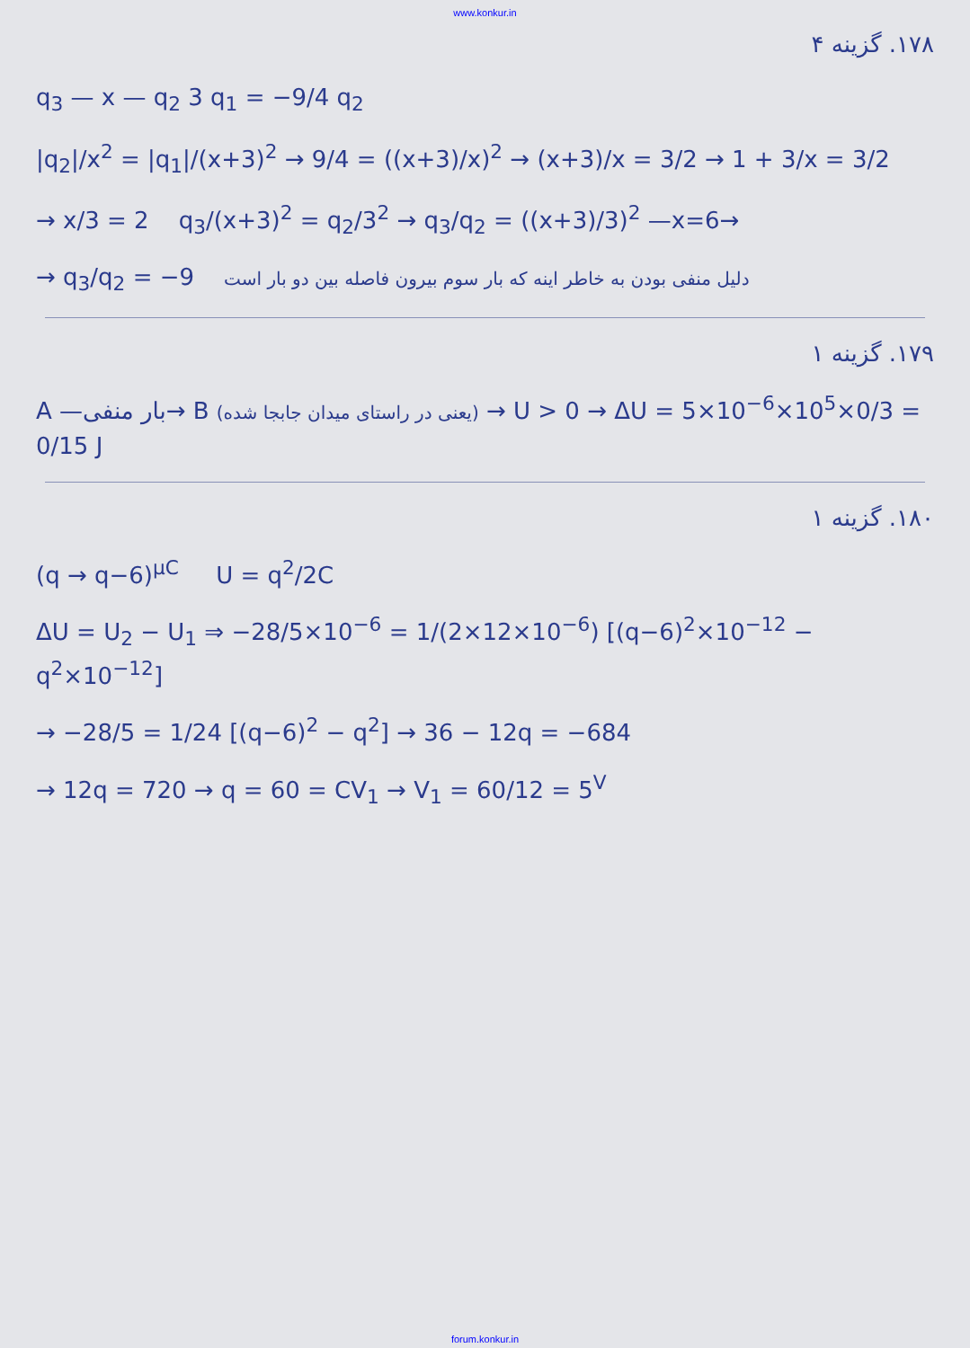www.konkur.in
۱۷۸. گزینه ۴
q<sub>3</sub> — x — q<sub>2</sub> 3 q<sub>1</sub> = −9/4 q<sub>2</sub>
|q<sub>2</sub>|/x<sup>2</sup> = |q<sub>1</sub>|/(x+3)<sup>2</sup> → 9/4 = ((x+3)/x)<sup>2</sup> → (x+3)/x = 3/2 → 1 + 3/x = 3/2
→ x/3 = 2 q<sub>3</sub>/(x+3)<sup>2</sup> = q<sub>2</sub>/3<sup>2</sup> → q<sub>3</sub>/q<sub>2</sub> = ((x+3)/3)<sup>2</sup> —x=6→
→ q<sub>3</sub>/q<sub>2</sub> = −9 دلیل منفی بودن به خاطر اینه که بار سوم بیرون فاصله بین دو بار است
۱۷۹. گزینه ۱
A —بار منفی→ B (یعنی در راستای میدان جابجا شده) → U > 0 → ΔU = 5×10<sup>−6</sup>×10<sup>5</sup>×0/3 = 0/15 J
۱۸۰. گزینه ۱
(q → q−6)<sup>μC</sup> U = q<sup>2</sup>/2C
ΔU = U<sub>2</sub> − U<sub>1</sub> ⇒ −28/5×10<sup>−6</sup> = 1/(2×12×10<sup>−6</sup>) [(q−6)<sup>2</sup>×10<sup>−12</sup> − q<sup>2</sup>×10<sup>−12</sup>]
→ −28/5 = 1/24 [(q−6)<sup>2</sup> − q<sup>2</sup>] → 36 − 12q = −684
→ 12q = 720 → q = 60 = CV<sub>1</sub> → V<sub>1</sub> = 60/12 = 5<sup>V</sup>
forum.konkur.in